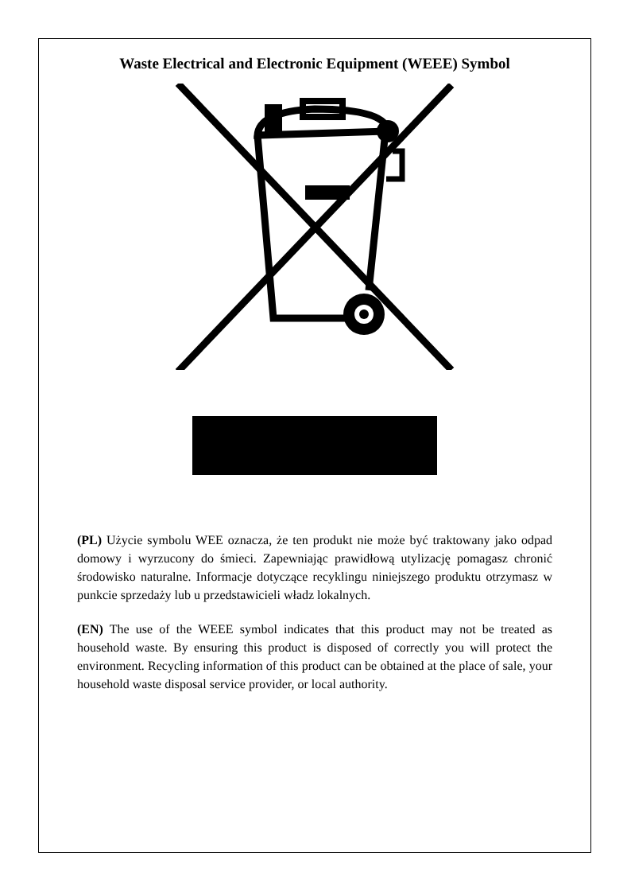Waste Electrical and Electronic Equipment (WEEE) Symbol
(PL) Użycie symbolu WEE oznacza, że ten produkt nie może być traktowany jako odpad domowy i wyrzucony do śmieci. Zapewniając prawidłową utylizację pomagasz chronić środowisko naturalne. Informacje dotyczące recyklingu niniejszego produktu otrzymasz w punkcie sprzedaży lub u przedstawicieli władz lokalnych.
(EN) The use of the WEEE symbol indicates that this product may not be treated as household waste. By ensuring this product is disposed of correctly you will protect the environment. Recycling information of this product can be obtained at the place of sale, your household waste disposal service provider, or local authority.